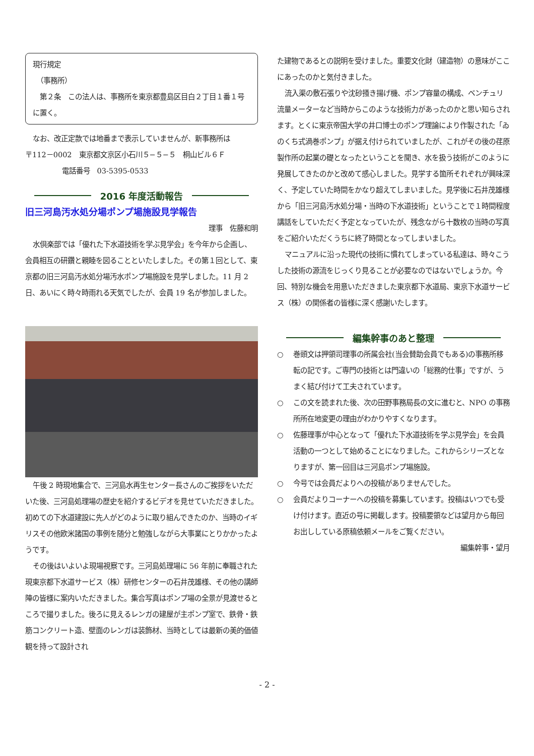現行規定
　（事務所）
　第２条　この法人は、事務所を東京都豊島区目白２丁目１番１号に置く。
なお、改正定款では地番まで表示していませんが、新事務所は
〒112－0002　東京都文京区小石川５−５−５　桐山ビル６Ｆ
電話番号　03-5395-0533
2016 年度活動報告
旧三河島汚水処分場ポンプ場施設見学報告
理事　佐藤和明
水倶楽部では「優れた下水道技術を学ぶ見学会」を今年から企画し、会員相互の研鑽と親睦を図ることといたしました。その第１回として、東京都の旧三河島汚水処分場汚水ポンプ場施設を見学しました。11 月 2 日、あいにく時々時雨れる天気でしたが、会員 19 名が参加しました。
午後 2 時現地集合で、三河島水再生センター長さんのご挨拶をいただいた後、三河島処理場の歴史を紹介するビデオを見せていただきました。初めての下水道建設に先人がどのように取り組んできたのか、当時のイギリスその他欧米諸国の事例を随分と勉強しながら大事業にとりかかったようです。
その後はいよいよ現場視察です。三河島処理場に 56 年前に奉職された現東京都下水道サービス（株）研修センターの石井茂雄様、その他の講師陣の皆様に案内いただきました。集合写真はポンプ場の全景が見渡せるところで撮りました。後ろに見えるレンガの建屋が主ポンプ室で、鉄骨・鉄筋コンクリート造、壁面のレンガは装飾材、当時としては最新の美的価値観を持って設計され
た建物であるとの説明を受けました。重要文化財（建造物）の意味がここにあったのかと気付きました。
流入渠の敷石張りや沈砂掻き揚げ機、ポンプ容量の構成、ベンチュリ流量メーターなど当時からこのような技術力があったのかと思い知らされます。とくに東京帝国大学の井口博士のポンプ理論により作製された「ゐのくち式渦巻ポンプ」が据え付けられていましたが、これがその後の荏原製作所の起業の礎となったということを聞き、水を扱う技術がこのように発展してきたのかと改めて感心しました。見学する箇所それぞれが興味深く、予定していた時間をかなり超えてしまいました。見学後に石井茂雄様から「旧三河島汚水処分場・当時の下水道技術」ということで１時間程度講話をしていただく予定となっていたが、残念ながら十数枚の当時の写真をご紹介いただくうちに終了時間となってしまいました。
マニュアルに沿った現代の技術に慣れてしまっている私達は、時々こうした技術の源流をじっくり見ることが必要なのではないでしょうか。今回、特別な機会を用意いただきました東京都下水道局、東京下水道サービス（株）の関係者の皆様に深く感謝いたします。
編集幹事のあと整理
○ 巻頭文は押領司理事の所属会社(当会賛助会員でもある)の事務所移転の記です。ご専門の技術とは門違いの「総務的仕事」ですが、うまく結び付けて工夫されています。
○ この文を読まれた後、次の田野事務局長の文に進むと、NPO の事務所所在地変更の理由がわかりやすくなります。
○ 佐藤理事が中心となって「優れた下水道技術を学ぶ見学会」を会員活動の一つとして始めることになりました。これからシリーズとなりますが、第一回目は三河島ポンプ場施設。
○ 今号では会員だよりへの投稿がありませんでした。
○ 会員だよりコーナーへの投稿を募集しています。投稿はいつでも受け付けます。直近の号に掲載します。投稿要領などは望月から毎回お出ししている原稿依頼メールをご覧ください。
編集幹事・望月
- 2 -